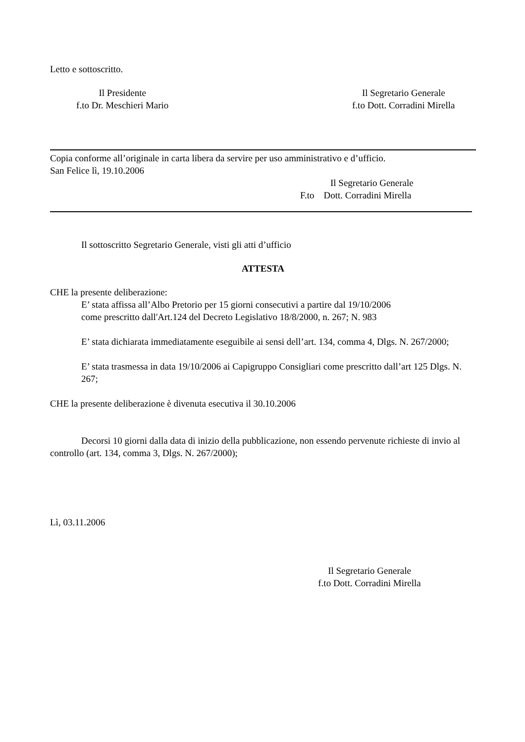Letto e sottoscritto.
Il Presidente
f.to Dr. Meschieri Mario
Il Segretario Generale
f.to Dott. Corradini Mirella
Copia conforme all’originale in carta libera da servire per uso amministrativo e d’ufficio.
San Felice lì, 19.10.2006
Il Segretario Generale
F.to Dott. Corradini Mirella
Il sottoscritto Segretario Generale, visti gli atti d’ufficio
ATTESTA
CHE la presente deliberazione:
E’ stata affissa all’Albo Pretorio per 15 giorni consecutivi a partire dal 19/10/2006
come prescritto dall'Art.124 del Decreto Legislativo 18/8/2000, n. 267; N. 983
E’ stata dichiarata immediatamente eseguibile ai sensi dell’art. 134, comma 4, Dlgs. N. 267/2000;
E’ stata trasmessa in data 19/10/2006 ai Capigruppo Consigliari come prescritto dall’art 125 Dlgs. N. 267;
CHE la presente deliberazione è divenuta esecutiva il 30.10.2006
Decorsi 10 giorni dalla data di inizio della pubblicazione, non essendo pervenute richieste di invio al controllo (art. 134, comma 3, Dlgs. N. 267/2000);
Lì, 03.11.2006
Il Segretario Generale
f.to Dott. Corradini Mirella